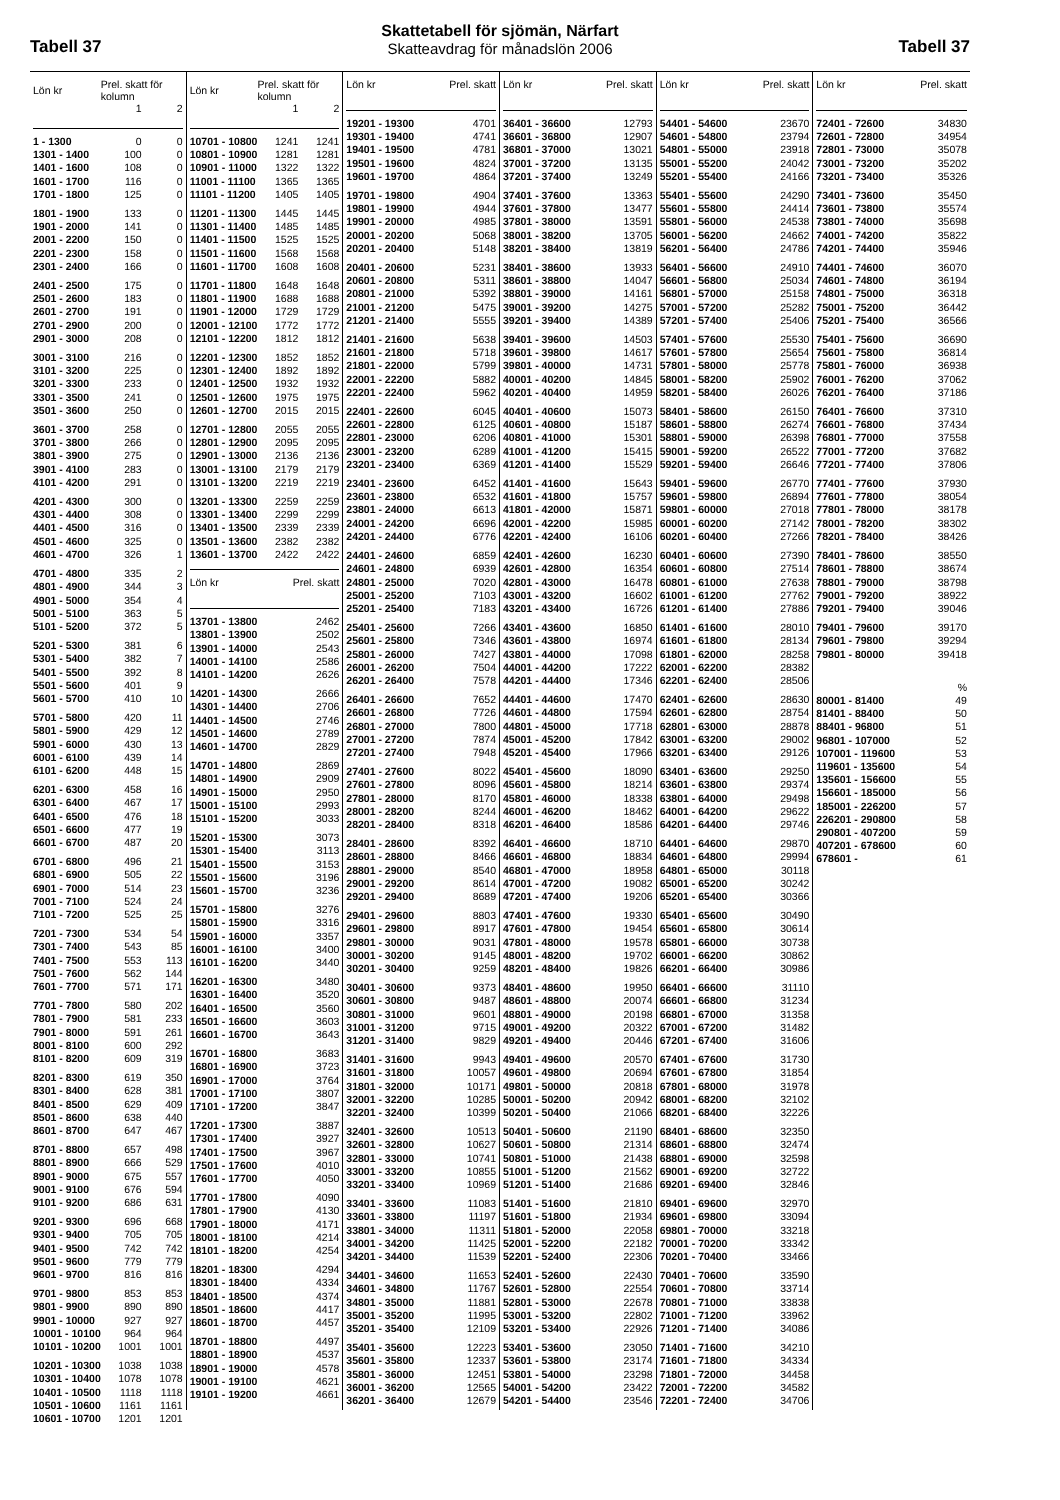Tabell 37
Skattetabell för sjömän, Närfart
Skatteavdrag för månadslön 2006
Tabell 37
| Lön kr | Prel. skatt för kolumn | |
| --- | --- | --- |
| | 1 | 2 |
| 1 - 1300 | 0 | 0 |
| 1301 - 1400 | 100 | 0 |
| 1401 - 1600 | 108 | 0 |
| 1601 - 1700 | 116 | 0 |
| 1701 - 1800 | 125 | 0 |
| 1801 - 1900 | 133 | 0 |
| 1901 - 2000 | 141 | 0 |
| 2001 - 2200 | 150 | 0 |
| 2201 - 2300 | 158 | 0 |
| 2301 - 2400 | 166 | 0 |
| 2401 - 2500 | 175 | 0 |
| 2501 - 2600 | 183 | 0 |
| 2601 - 2700 | 191 | 0 |
| 2701 - 2900 | 200 | 0 |
| 2901 - 3000 | 208 | 0 |
| 3001 - 3100 | 216 | 0 |
| 3101 - 3200 | 225 | 0 |
| 3201 - 3300 | 233 | 0 |
| 3301 - 3500 | 241 | 0 |
| 3501 - 3600 | 250 | 0 |
| 3601 - 3700 | 258 | 0 |
| 3701 - 3800 | 266 | 0 |
| 3801 - 3900 | 275 | 0 |
| 3901 - 4100 | 283 | 0 |
| 4101 - 4200 | 291 | 0 |
| 4201 - 4300 | 300 | 0 |
| 4301 - 4400 | 308 | 0 |
| 4401 - 4500 | 316 | 0 |
| 4501 - 4600 | 325 | 0 |
| 4601 - 4700 | 326 | 1 |
| 4701 - 4800 | 335 | 2 |
| 4801 - 4900 | 344 | 3 |
| 4901 - 5000 | 354 | 4 |
| 5001 - 5100 | 363 | 5 |
| 5101 - 5200 | 372 | 5 |
| 5201 - 5300 | 381 | 6 |
| 5301 - 5400 | 382 | 7 |
| 5401 - 5500 | 392 | 8 |
| 5501 - 5600 | 401 | 9 |
| 5601 - 5700 | 410 | 10 |
| 5701 - 5800 | 420 | 11 |
| 5801 - 5900 | 429 | 12 |
| 5901 - 6000 | 430 | 13 |
| 6001 - 6100 | 439 | 14 |
| 6101 - 6200 | 448 | 15 |
| 6201 - 6300 | 458 | 16 |
| 6301 - 6400 | 467 | 17 |
| 6401 - 6500 | 476 | 18 |
| 6501 - 6600 | 477 | 19 |
| 6601 - 6700 | 487 | 20 |
| 6701 - 6800 | 496 | 21 |
| 6801 - 6900 | 505 | 22 |
| 6901 - 7000 | 514 | 23 |
| 7001 - 7100 | 524 | 24 |
| 7101 - 7200 | 525 | 25 |
| 7201 - 7300 | 534 | 54 |
| 7301 - 7400 | 543 | 85 |
| 7401 - 7500 | 553 | 113 |
| 7501 - 7600 | 562 | 144 |
| 7601 - 7700 | 571 | 171 |
| 7701 - 7800 | 580 | 202 |
| 7801 - 7900 | 581 | 233 |
| 7901 - 8000 | 591 | 261 |
| 8001 - 8100 | 600 | 292 |
| 8101 - 8200 | 609 | 319 |
| 8201 - 8300 | 619 | 350 |
| 8301 - 8400 | 628 | 381 |
| 8401 - 8500 | 629 | 409 |
| 8501 - 8600 | 638 | 440 |
| 8601 - 8700 | 647 | 467 |
| 8701 - 8800 | 657 | 498 |
| 8801 - 8900 | 666 | 529 |
| 8901 - 9000 | 675 | 557 |
| 9001 - 9100 | 676 | 594 |
| 9101 - 9200 | 686 | 631 |
| 9201 - 9300 | 696 | 668 |
| 9301 - 9400 | 705 | 705 |
| 9401 - 9500 | 742 | 742 |
| 9501 - 9600 | 779 | 779 |
| 9601 - 9700 | 816 | 816 |
| 9701 - 9800 | 853 | 853 |
| 9801 - 9900 | 890 | 890 |
| 9901 - 10000 | 927 | 927 |
| 10001 - 10100 | 964 | 964 |
| 10101 - 10200 | 1001 | 1001 |
| 10201 - 10300 | 1038 | 1038 |
| 10301 - 10400 | 1078 | 1078 |
| 10401 - 10500 | 1118 | 1118 |
| 10501 - 10600 | 1161 | 1161 |
| 10601 - 10700 | 1201 | 1201 |
| Lön kr | Prel. skatt för kolumn | |
| --- | --- | --- |
| | 1 | 2 |
| 10701 - 10800 | 1241 | 1241 |
| 10801 - 10900 | 1281 | 1281 |
| 10901 - 11000 | 1322 | 1322 |
| 11001 - 11100 | 1365 | 1365 |
| 11101 - 11200 | 1405 | 1405 |
| 11201 - 11300 | 1445 | 1445 |
| 11301 - 11400 | 1485 | 1485 |
| 11401 - 11500 | 1525 | 1525 |
| 11501 - 11600 | 1568 | 1568 |
| 11601 - 11700 | 1608 | 1608 |
| 11701 - 11800 | 1648 | 1648 |
| 11801 - 11900 | 1688 | 1688 |
| 11901 - 12000 | 1729 | 1729 |
| 12001 - 12100 | 1772 | 1772 |
| 12101 - 12200 | 1812 | 1812 |
| 12201 - 12300 | 1852 | 1852 |
| 12301 - 12400 | 1892 | 1892 |
| 12401 - 12500 | 1932 | 1932 |
| 12501 - 12600 | 1975 | 1975 |
| 12601 - 12700 | 2015 | 2015 |
| 12701 - 12800 | 2055 | 2055 |
| 12801 - 12900 | 2095 | 2095 |
| 12901 - 13000 | 2136 | 2136 |
| 13001 - 13100 | 2179 | 2179 |
| 13101 - 13200 | 2219 | 2219 |
| 13201 - 13300 | 2259 | 2259 |
| 13301 - 13400 | 2299 | 2299 |
| 13401 - 13500 | 2339 | 2339 |
| 13501 - 13600 | 2382 | 2382 |
| 13601 - 13700 | 2422 | 2422 |
| Lön kr | Prel. skatt |
| --- | --- |
| 13701 - 13800 | 2462 |
| 13801 - 13900 | 2502 |
| 13901 - 14000 | 2543 |
| 14001 - 14100 | 2586 |
| 14101 - 14200 | 2626 |
| 14201 - 14300 | 2666 |
| 14301 - 14400 | 2706 |
| 14401 - 14500 | 2746 |
| 14501 - 14600 | 2789 |
| 14601 - 14700 | 2829 |
| 14701 - 14800 | 2869 |
| 14801 - 14900 | 2909 |
| 14901 - 15000 | 2950 |
| 15001 - 15100 | 2993 |
| 15101 - 15200 | 3033 |
| 15201 - 15300 | 3073 |
| 15301 - 15400 | 3113 |
| 15401 - 15500 | 3153 |
| 15501 - 15600 | 3196 |
| 15601 - 15700 | 3236 |
| 15701 - 15800 | 3276 |
| 15801 - 15900 | 3316 |
| 15901 - 16000 | 3357 |
| 16001 - 16100 | 3400 |
| 16101 - 16200 | 3440 |
| 16201 - 16300 | 3480 |
| 16301 - 16400 | 3520 |
| 16401 - 16500 | 3560 |
| 16501 - 16600 | 3603 |
| 16601 - 16700 | 3643 |
| 16701 - 16800 | 3683 |
| 16801 - 16900 | 3723 |
| 16901 - 17000 | 3764 |
| 17001 - 17100 | 3807 |
| 17101 - 17200 | 3847 |
| 17201 - 17300 | 3887 |
| 17301 - 17400 | 3927 |
| 17401 - 17500 | 3967 |
| 17501 - 17600 | 4010 |
| 17601 - 17700 | 4050 |
| 17701 - 17800 | 4090 |
| 17801 - 17900 | 4130 |
| 17901 - 18000 | 4171 |
| 18001 - 18100 | 4214 |
| 18101 - 18200 | 4254 |
| 18201 - 18300 | 4294 |
| 18301 - 18400 | 4334 |
| 18401 - 18500 | 4374 |
| 18501 - 18600 | 4417 |
| 18601 - 18700 | 4457 |
| 18701 - 18800 | 4497 |
| 18801 - 18900 | 4537 |
| 18901 - 19000 | 4578 |
| 19001 - 19100 | 4621 |
| 19101 - 19200 | 4661 |
| Lön kr | Prel. skatt |
| --- | --- |
| 19201 - 19300 | 4701 |
| 19301 - 19400 | 4741 |
| 19401 - 19500 | 4781 |
| 19501 - 19600 | 4824 |
| 19601 - 19700 | 4864 |
| 19701 - 19800 | 4904 |
| 19801 - 19900 | 4944 |
| 19901 - 20000 | 4985 |
| 20001 - 20200 | 5068 |
| 20201 - 20400 | 5148 |
| 20401 - 20600 | 5231 |
| 20601 - 20800 | 5311 |
| 20801 - 21000 | 5392 |
| 21001 - 21200 | 5475 |
| 21201 - 21400 | 5555 |
| 21401 - 21600 | 5638 |
| 21601 - 21800 | 5718 |
| 21801 - 22000 | 5799 |
| 22001 - 22200 | 5882 |
| 22201 - 22400 | 5962 |
| 22401 - 22600 | 6045 |
| 22601 - 22800 | 6125 |
| 22801 - 23000 | 6206 |
| 23001 - 23200 | 6289 |
| 23201 - 23400 | 6369 |
| 23401 - 23600 | 6452 |
| 23601 - 23800 | 6532 |
| 23801 - 24000 | 6613 |
| 24001 - 24200 | 6696 |
| 24201 - 24400 | 6776 |
| 24401 - 24600 | 6859 |
| 24601 - 24800 | 6939 |
| 24801 - 25000 | 7020 |
| 25001 - 25200 | 7103 |
| 25201 - 25400 | 7183 |
| 25401 - 25600 | 7266 |
| 25601 - 25800 | 7346 |
| 25801 - 26000 | 7427 |
| 26001 - 26200 | 7504 |
| 26201 - 26400 | 7578 |
| 26401 - 26600 | 7652 |
| 26601 - 26800 | 7726 |
| 26801 - 27000 | 7800 |
| 27001 - 27200 | 7874 |
| 27201 - 27400 | 7948 |
| 27401 - 27600 | 8022 |
| 27601 - 27800 | 8096 |
| 27801 - 28000 | 8170 |
| 28001 - 28200 | 8244 |
| 28201 - 28400 | 8318 |
| 28401 - 28600 | 8392 |
| 28601 - 28800 | 8466 |
| 28801 - 29000 | 8540 |
| 29001 - 29200 | 8614 |
| 29201 - 29400 | 8689 |
| 29401 - 29600 | 8803 |
| 29601 - 29800 | 8917 |
| 29801 - 30000 | 9031 |
| 30001 - 30200 | 9145 |
| 30201 - 30400 | 9259 |
| 30401 - 30600 | 9373 |
| 30601 - 30800 | 9487 |
| 30801 - 31000 | 9601 |
| 31001 - 31200 | 9715 |
| 31201 - 31400 | 9829 |
| 31401 - 31600 | 9943 |
| 31601 - 31800 | 10057 |
| 31801 - 32000 | 10171 |
| 32001 - 32200 | 10285 |
| 32201 - 32400 | 10399 |
| 32401 - 32600 | 10513 |
| 32601 - 32800 | 10627 |
| 32801 - 33000 | 10741 |
| 33001 - 33200 | 10855 |
| 33201 - 33400 | 10969 |
| 33401 - 33600 | 11083 |
| 33601 - 33800 | 11197 |
| 33801 - 34000 | 11311 |
| 34001 - 34200 | 11425 |
| 34201 - 34400 | 11539 |
| 34401 - 34600 | 11653 |
| 34601 - 34800 | 11767 |
| 34801 - 35000 | 11881 |
| 35001 - 35200 | 11995 |
| 35201 - 35400 | 12109 |
| 35401 - 35600 | 12223 |
| 35601 - 35800 | 12337 |
| 35801 - 36000 | 12451 |
| 36001 - 36200 | 12565 |
| 36201 - 36400 | 12679 |
| Lön kr | Prel. skatt |
| --- | --- |
| 36401 - 36600 | 12793 |
| 36601 - 36800 | 12907 |
| 36801 - 37000 | 13021 |
| 37001 - 37200 | 13135 |
| 37201 - 37400 | 13249 |
| 37401 - 37600 | 13363 |
| 37601 - 37800 | 13477 |
| 37801 - 38000 | 13591 |
| 38001 - 38200 | 13705 |
| 38201 - 38400 | 13819 |
| 38401 - 38600 | 13933 |
| 38601 - 38800 | 14047 |
| 38801 - 39000 | 14161 |
| 39001 - 39200 | 14275 |
| 39201 - 39400 | 14389 |
| 39401 - 39600 | 14503 |
| 39601 - 39800 | 14617 |
| 39801 - 40000 | 14731 |
| 40001 - 40200 | 14845 |
| 40201 - 40400 | 14959 |
| 40401 - 40600 | 15073 |
| 40601 - 40800 | 15187 |
| 40801 - 41000 | 15301 |
| 41001 - 41200 | 15415 |
| 41201 - 41400 | 15529 |
| 41401 - 41600 | 15643 |
| 41601 - 41800 | 15757 |
| 41801 - 42000 | 15871 |
| 42001 - 42200 | 15985 |
| 42201 - 42400 | 16106 |
| 42401 - 42600 | 16230 |
| 42601 - 42800 | 16354 |
| 42801 - 43000 | 16478 |
| 43001 - 43200 | 16602 |
| 43201 - 43400 | 16726 |
| 43401 - 43600 | 16850 |
| 43601 - 43800 | 16974 |
| 43801 - 44000 | 17098 |
| 44001 - 44200 | 17222 |
| 44201 - 44400 | 17346 |
| 44401 - 44600 | 17470 |
| 44601 - 44800 | 17594 |
| 44801 - 45000 | 17718 |
| 45001 - 45200 | 17842 |
| 45201 - 45400 | 17966 |
| 45401 - 45600 | 18090 |
| 45601 - 45800 | 18214 |
| 45801 - 46000 | 18338 |
| 46001 - 46200 | 18462 |
| 46201 - 46400 | 18586 |
| 46401 - 46600 | 18710 |
| 46601 - 46800 | 18834 |
| 46801 - 47000 | 18958 |
| 47001 - 47200 | 19082 |
| 47201 - 47400 | 19206 |
| 47401 - 47600 | 19330 |
| 47601 - 47800 | 19454 |
| 47801 - 48000 | 19578 |
| 48001 - 48200 | 19702 |
| 48201 - 48400 | 19826 |
| 48401 - 48600 | 19950 |
| 48601 - 48800 | 20074 |
| 48801 - 49000 | 20198 |
| 49001 - 49200 | 20322 |
| 49201 - 49400 | 20446 |
| 49401 - 49600 | 20570 |
| 49601 - 49800 | 20694 |
| 49801 - 50000 | 20818 |
| 50001 - 50200 | 20942 |
| 50201 - 50400 | 21066 |
| 50401 - 50600 | 21190 |
| 50601 - 50800 | 21314 |
| 50801 - 51000 | 21438 |
| 51001 - 51200 | 21562 |
| 51201 - 51400 | 21686 |
| 51401 - 51600 | 21810 |
| 51601 - 51800 | 21934 |
| 51801 - 52000 | 22058 |
| 52001 - 52200 | 22182 |
| 52201 - 52400 | 22306 |
| 52401 - 52600 | 22430 |
| 52601 - 52800 | 22554 |
| 52801 - 53000 | 22678 |
| 53001 - 53200 | 22802 |
| 53201 - 53400 | 22926 |
| 53401 - 53600 | 23050 |
| 53601 - 53800 | 23174 |
| 53801 - 54000 | 23298 |
| 54001 - 54200 | 23422 |
| 54201 - 54400 | 23546 |
| Lön kr | Prel. skatt |
| --- | --- |
| 54401 - 54600 | 23670 |
| 54601 - 54800 | 23794 |
| 54801 - 55000 | 23918 |
| 55001 - 55200 | 24042 |
| 55201 - 55400 | 24166 |
| 55401 - 55600 | 24290 |
| 55601 - 55800 | 24414 |
| 55801 - 56000 | 24538 |
| 56001 - 56200 | 24662 |
| 56201 - 56400 | 24786 |
| 56401 - 56600 | 24910 |
| 56601 - 56800 | 25034 |
| 56801 - 57000 | 25158 |
| 57001 - 57200 | 25282 |
| 57201 - 57400 | 25406 |
| 57401 - 57600 | 25530 |
| 57601 - 57800 | 25654 |
| 57801 - 58000 | 25778 |
| 58001 - 58200 | 25902 |
| 58201 - 58400 | 26026 |
| 58401 - 58600 | 26150 |
| 58601 - 58800 | 26274 |
| 58801 - 59000 | 26398 |
| 59001 - 59200 | 26522 |
| 59201 - 59400 | 26646 |
| 59401 - 59600 | 26770 |
| 59601 - 59800 | 26894 |
| 59801 - 60000 | 27018 |
| 60001 - 60200 | 27142 |
| 60201 - 60400 | 27266 |
| 60401 - 60600 | 27390 |
| 60601 - 60800 | 27514 |
| 60801 - 61000 | 27638 |
| 61001 - 61200 | 27762 |
| 61201 - 61400 | 27886 |
| 61401 - 61600 | 28010 |
| 61601 - 61800 | 28134 |
| 61801 - 62000 | 28258 |
| 62001 - 62200 | 28382 |
| 62201 - 62400 | 28506 |
| 62401 - 62600 | 28630 |
| 62601 - 62800 | 28754 |
| 62801 - 63000 | 28878 |
| 63001 - 63200 | 29002 |
| 63201 - 63400 | 29126 |
| 63401 - 63600 | 29250 |
| 63601 - 63800 | 29374 |
| 63801 - 64000 | 29498 |
| 64001 - 64200 | 29622 |
| 64201 - 64400 | 29746 |
| 64401 - 64600 | 29870 |
| 64601 - 64800 | 29994 |
| 64801 - 65000 | 30118 |
| 65001 - 65200 | 30242 |
| 65201 - 65400 | 30366 |
| 65401 - 65600 | 30490 |
| 65601 - 65800 | 30614 |
| 65801 - 66000 | 30738 |
| 66001 - 66200 | 30862 |
| 66201 - 66400 | 30986 |
| 66401 - 66600 | 31110 |
| 66601 - 66800 | 31234 |
| 66801 - 67000 | 31358 |
| 67001 - 67200 | 31482 |
| 67201 - 67400 | 31606 |
| 67401 - 67600 | 31730 |
| 67601 - 67800 | 31854 |
| 67801 - 68000 | 31978 |
| 68001 - 68200 | 32102 |
| 68201 - 68400 | 32226 |
| 68401 - 68600 | 32350 |
| 68601 - 68800 | 32474 |
| 68801 - 69000 | 32598 |
| 69001 - 69200 | 32722 |
| 69201 - 69400 | 32846 |
| 69401 - 69600 | 32970 |
| 69601 - 69800 | 33094 |
| 69801 - 70000 | 33218 |
| 70001 - 70200 | 33342 |
| 70201 - 70400 | 33466 |
| 70401 - 70600 | 33590 |
| 70601 - 70800 | 33714 |
| 70801 - 71000 | 33838 |
| 71001 - 71200 | 33962 |
| 71201 - 71400 | 34086 |
| 71401 - 71600 | 34210 |
| 71601 - 71800 | 34334 |
| 71801 - 72000 | 34458 |
| 72001 - 72200 | 34582 |
| 72201 - 72400 | 34706 |
| Lön kr | Prel. skatt |
| --- | --- |
| 72401 - 72600 | 34830 |
| 72601 - 72800 | 34954 |
| 72801 - 73000 | 35078 |
| 73001 - 73200 | 35202 |
| 73201 - 73400 | 35326 |
| 73401 - 73600 | 35450 |
| 73601 - 73800 | 35574 |
| 73801 - 74000 | 35698 |
| 74001 - 74200 | 35822 |
| 74201 - 74400 | 35946 |
| 74401 - 74600 | 36070 |
| 74601 - 74800 | 36194 |
| 74801 - 75000 | 36318 |
| 75001 - 75200 | 36442 |
| 75201 - 75400 | 36566 |
| 75401 - 75600 | 36690 |
| 75601 - 75800 | 36814 |
| 75801 - 76000 | 36938 |
| 76001 - 76200 | 37062 |
| 76201 - 76400 | 37186 |
| 76401 - 76600 | 37310 |
| 76601 - 76800 | 37434 |
| 76801 - 77000 | 37558 |
| 77001 - 77200 | 37682 |
| 77201 - 77400 | 37806 |
| 77401 - 77600 | 37930 |
| 77601 - 77800 | 38054 |
| 77801 - 78000 | 38178 |
| 78001 - 78200 | 38302 |
| 78201 - 78400 | 38426 |
| 78401 - 78600 | 38550 |
| 78601 - 78800 | 38674 |
| 78801 - 79000 | 38798 |
| 79001 - 79200 | 38922 |
| 79201 - 79400 | 39046 |
| 79401 - 79600 | 39170 |
| 79601 - 79800 | 39294 |
| 79801 - 80000 | 39418 |
| | % |
| 80001 - 81400 | 49 |
| 81401 - 88400 | 50 |
| 88401 - 96800 | 51 |
| 96801 - 107000 | 52 |
| 107001 - 119600 | 53 |
| 119601 - 135600 | 54 |
| 135601 - 156600 | 55 |
| 156601 - 185000 | 56 |
| 185001 - 226200 | 57 |
| 226201 - 290800 | 58 |
| 290801 - 407200 | 59 |
| 407201 - 678600 | 60 |
| 678601 - | 61 |